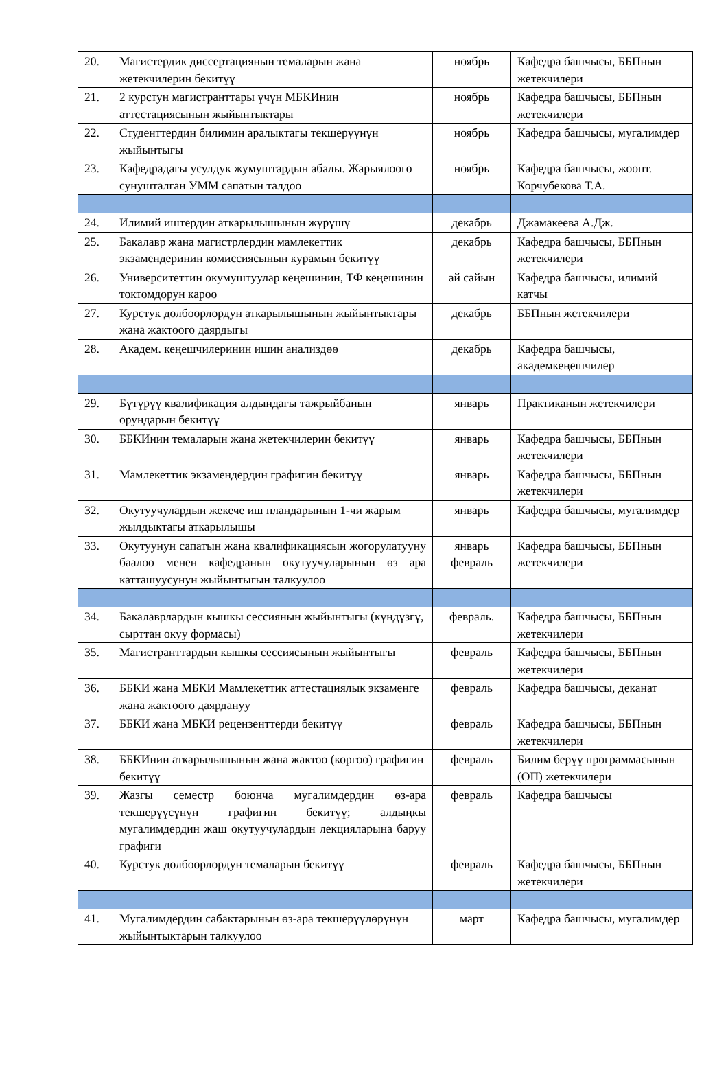| 20. | Магистердик диссертациянын темаларын жана жетекчилерин бекитүү | ноябрь | Кафедра башчысы, ББПнын жетекчилери |
| 21. | 2 курстун магистранттары үчүн МБКИнин аттестациясынын жыйынтыктары | ноябрь | Кафедра башчысы, ББПнын жетекчилери |
| 22. | Студенттердин билимин аралыктагы текшерүүнүн жыйынтыгы | ноябрь | Кафедра башчысы, мугалимдер |
| 23. | Кафедрадагы усулдук жумуштардын абалы. Жарыялоого сунушталган УММ сапатын талдоо | ноябрь | Кафедра башчысы, жоопт. Корчубекова Т.А. |
| 24. | Илимий иштердин аткарылышынын жүрүшү | декабрь | Джамакеева А.Дж. |
| 25. | Бакалавр жана магистрлердин мамлекеттик экзамендеринин комиссиясынын курамын бекитүү | декабрь | Кафедра башчысы, ББПнын жетекчилери |
| 26. | Университеттин окумуштуулар кеңешинин, ТФ кеңешинин токтомдорун карoo | ай сайын | Кафедра башчысы, илимий катчы |
| 27. | Курстук долбоорлордун аткарылышынын жыйынтыктары жана жактоого даярдыгы | декабрь | ББПнын жетекчилери |
| 28. | Академ. кеңешчилеринин ишин анализдөө | декабрь | Кафедра башчысы, академкеңешчилер |
| 29. | Бүтүрүү квалификация алдындагы тажрыйбанын орундарын бекитүү | январь | Практиканын жетекчилери |
| 30. | ББКИнин темаларын жана жетекчилерин бекитүү | январь | Кафедра башчысы, ББПнын жетекчилери |
| 31. | Мамлекеттик экзамендердин графигин бекитүү | январь | Кафедра башчысы, ББПнын жетекчилери |
| 32. | Окутуучулардын жекече иш пландарынын 1-чи жарым жылдыктагы аткарылышы | январь | Кафедра башчысы, мугалимдер |
| 33. | Окутуунун сапатын жана квалификациясын жогорулатууну баалоо менен кафедранын окутуучуларынын өз ара катташуусунун жыйынтыгын талкуулоо | январь февраль | Кафедра башчысы, ББПнын жетекчилери |
| 34. | Бакалаврлардын кышкы сессиянын жыйынтыгы (күндүзгү, сырттан окуу формасы) | февраль. | Кафедра башчысы, ББПнын жетекчилери |
| 35. | Магистранттардын кышкы сессиясынын жыйынтыгы | февраль | Кафедра башчысы, ББПнын жетекчилери |
| 36. | ББКИ жана МБКИ Мамлекеттик аттестациялык экзаменге жана жактоого даярдануу | февраль | Кафедра башчысы, деканат |
| 37. | ББКИ жана МБКИ рецензенттерди бекитүү | февраль | Кафедра башчысы, ББПнын жетекчилери |
| 38. | ББКИнин аткарылышынын жана жактоо (коргоо) графигин бекитүү | февраль | Билим берүү программасынын (ОП) жетекчилери |
| 39. | Жазгы семестр боюнча мугалимдердин өз-ара текшерүүсүнүн графигин бекитүү; алдыңкы мугалимдердин жаш окутуучулардын лекцияларына баруу графиги | февраль | Кафедра башчысы |
| 40. | Курстук долбоорлордун темаларын бекитүү | февраль | Кафедра башчысы, ББПнын жетекчилери |
| 41. | Мугалимдердин сабактарынын өз-ара текшерүүлөрүнүн жыйынтыктарын талкуулоо | март | Кафедра башчысы, мугалимдер |